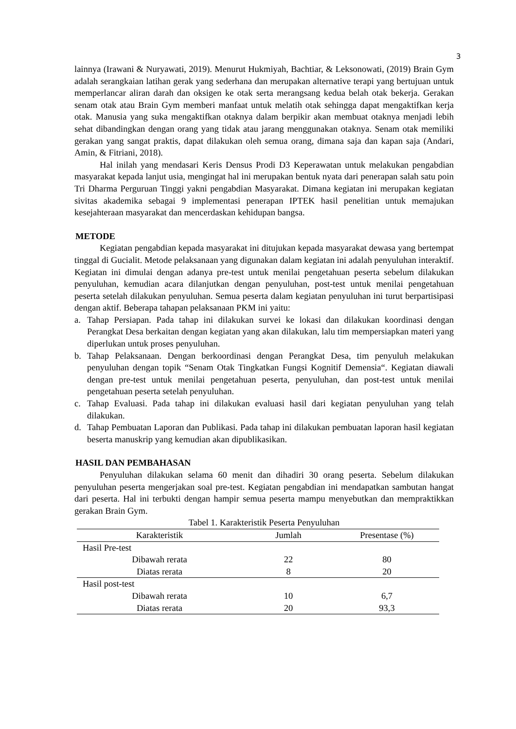3
lainnya (Irawani & Nuryawati, 2019). Menurut Hukmiyah, Bachtiar, & Leksonowati, (2019) Brain Gym adalah serangkaian latihan gerak yang sederhana dan merupakan alternative terapi yang bertujuan untuk memperlancar aliran darah dan oksigen ke otak serta merangsang kedua belah otak bekerja. Gerakan senam otak atau Brain Gym memberi manfaat untuk melatih otak sehingga dapat mengaktifkan kerja otak. Manusia yang suka mengaktifkan otaknya dalam berpikir akan membuat otaknya menjadi lebih sehat dibandingkan dengan orang yang tidak atau jarang menggunakan otaknya. Senam otak memiliki gerakan yang sangat praktis, dapat dilakukan oleh semua orang, dimana saja dan kapan saja (Andari, Amin, & Fitriani, 2018).
Hal inilah yang mendasari Keris Densus Prodi D3 Keperawatan untuk melakukan pengabdian masyarakat kepada lanjut usia, mengingat hal ini merupakan bentuk nyata dari penerapan salah satu poin Tri Dharma Perguruan Tinggi yakni pengabdian Masyarakat. Dimana kegiatan ini merupakan kegiatan sivitas akademika sebagai 9 implementasi penerapan IPTEK hasil penelitian untuk memajukan kesejahteraan masyarakat dan mencerdaskan kehidupan bangsa.
METODE
Kegiatan pengabdian kepada masyarakat ini ditujukan kepada masyarakat dewasa yang bertempat tinggal di Gucialit. Metode pelaksanaan yang digunakan dalam kegiatan ini adalah penyuluhan interaktif. Kegiatan ini dimulai dengan adanya pre-test untuk menilai pengetahuan peserta sebelum dilakukan penyuluhan, kemudian acara dilanjutkan dengan penyuluhan, post-test untuk menilai pengetahuan peserta setelah dilakukan penyuluhan. Semua peserta dalam kegiatan penyuluhan ini turut berpartisipasi dengan aktif. Beberapa tahapan pelaksanaan PKM ini yaitu:
a. Tahap Persiapan. Pada tahap ini dilakukan survei ke lokasi dan dilakukan koordinasi dengan Perangkat Desa berkaitan dengan kegiatan yang akan dilakukan, lalu tim mempersiapkan materi yang diperlukan untuk proses penyuluhan.
b. Tahap Pelaksanaan. Dengan berkoordinasi dengan Perangkat Desa, tim penyuluh melakukan penyuluhan dengan topik “Senam Otak Tingkatkan Fungsi Kognitif Demensia“. Kegiatan diawali dengan pre-test untuk menilai pengetahuan peserta, penyuluhan, dan post-test untuk menilai pengetahuan peserta setelah penyuluhan.
c. Tahap Evaluasi. Pada tahap ini dilakukan evaluasi hasil dari kegiatan penyuluhan yang telah dilakukan.
d. Tahap Pembuatan Laporan dan Publikasi. Pada tahap ini dilakukan pembuatan laporan hasil kegiatan beserta manuskrip yang kemudian akan dipublikasikan.
HASIL DAN PEMBAHASAN
Penyuluhan dilakukan selama 60 menit dan dihadiri 30 orang peserta. Sebelum dilakukan penyuluhan peserta mengerjakan soal pre-test. Kegiatan pengabdian ini mendapatkan sambutan hangat dari peserta. Hal ini terbukti dengan hampir semua peserta mampu menyebutkan dan mempraktikkan gerakan Brain Gym.
Tabel 1. Karakteristik Peserta Penyuluhan
| Karakteristik | Jumlah | Presentase (%) |
| --- | --- | --- |
| Hasil Pre-test | | |
| Dibawah rerata | 22 | 80 |
| Diatas rerata | 8 | 20 |
| Hasil post-test | | |
| Dibawah rerata | 10 | 6,7 |
| Diatas rerata | 20 | 93,3 |